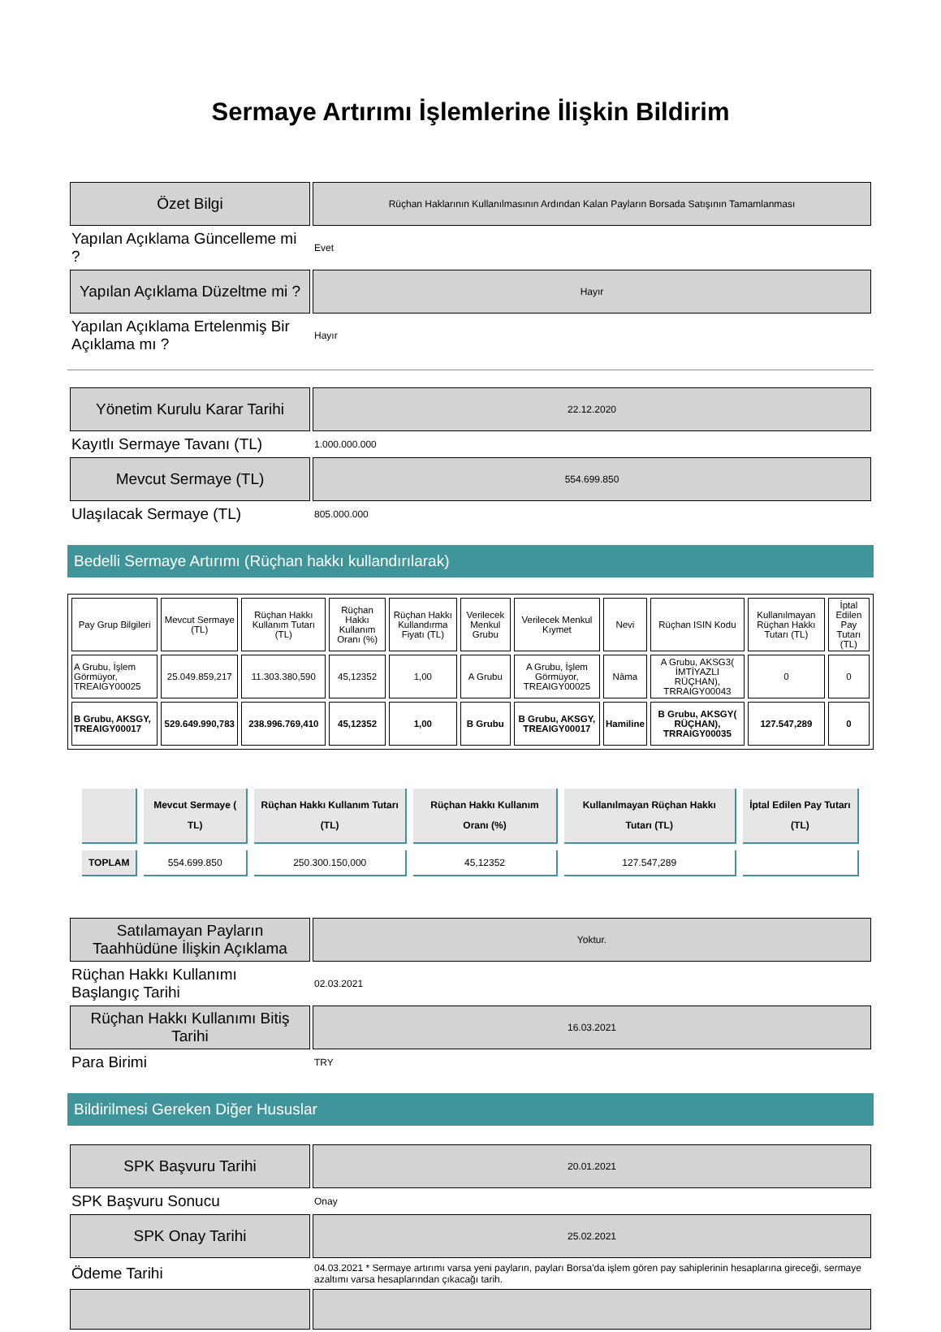Sermaye Artırımı İşlemlerine İlişkin Bildirim
| Özet Bilgi | Rüçhan Haklarının Kullanılmasının Ardından Kalan Payların Borsada Satışının Tamamlanması |
| Yapılan Açıklama Güncelleme mi ? | Evet |
| Yapılan Açıklama Düzeltme mi ? | Hayır |
| Yapılan Açıklama Ertelenmiş Bir Açıklama mı ? | Hayır |
| Yönetim Kurulu Karar Tarihi | 22.12.2020 |
| Kayıtlı Sermaye Tavanı (TL) | 1.000.000.000 |
| Mevcut Sermaye (TL) | 554.699.850 |
| Ulaşılacak Sermaye (TL) | 805.000.000 |
Bedelli Sermaye Artırımı (Rüçhan hakkı kullandırılarak)
| Pay Grup Bilgileri | Mevcut Sermaye (TL) | Rüçhan Hakkı Kullanım Tutarı (TL) | Rüçhan Hakkı Kullanım Oranı (%) | Rüçhan Hakkı Kullandırma Fiyatı (TL) | Verilecek Menkul Grubu | Verilecek Menkul Kıymet | Nevi | Rüçhan ISIN Kodu | Kullanılmayan Rüçhan Hakkı Tutarı (TL) | İptal Edilen Pay Tutarı (TL) |
| --- | --- | --- | --- | --- | --- | --- | --- | --- | --- | --- |
| A Grubu, İşlem Görmüyor, TREAIGY00025 | 25.049.859,217 | 11.303.380,590 | 45,12352 | 1,00 | A Grubu | A Grubu, İşlem Görmüyor, TREAIGY00025 | Nâma | A Grubu, AKSG3( İMTİYAZLI RÜÇHAN), TRRAIGY00043 | 0 | 0 |
| B Grubu, AKSGY, TREAIGY00017 | 529.649.990,783 | 238.996.769,410 | 45,12352 | 1,00 | B Grubu | B Grubu, AKSGY, TREAIGY00017 | Hamiline | B Grubu, AKSGY( RÜÇHAN), TRRAIGY00035 | 127.547,289 | 0 |
| | Mevcut Sermaye ( TL) | Rüçhan Hakkı Kullanım Tutarı (TL) | Rüçhan Hakkı Kullanım Oranı (%) | Kullanılmayan Rüçhan Hakkı Tutarı (TL) | İptal Edilen Pay Tutarı (TL) |
| --- | --- | --- | --- | --- | --- |
| TOPLAM | 554.699.850 | 250.300.150,000 | 45,12352 | 127.547,289 | |
| Satılamayan Payların Taahhüdüne İlişkin Açıklama | Yoktur. |
| Rüçhan Hakkı Kullanımı Başlangıç Tarihi | 02.03.2021 |
| Rüçhan Hakkı Kullanımı Bitiş Tarihi | 16.03.2021 |
| Para Birimi | TRY |
Bildirilmesi Gereken Diğer Hususlar
| SPK Başvuru Tarihi | 20.01.2021 |
| SPK Başvuru Sonucu | Onay |
| SPK Onay Tarihi | 25.02.2021 |
| Ödeme Tarihi | 04.03.2021 * Sermaye artırımı varsa yeni payların, payları Borsa'da işlem gören pay sahiplerinin hesaplarına gireceği, sermaye azaltımı varsa hesaplarından çıkacağı tarih. |